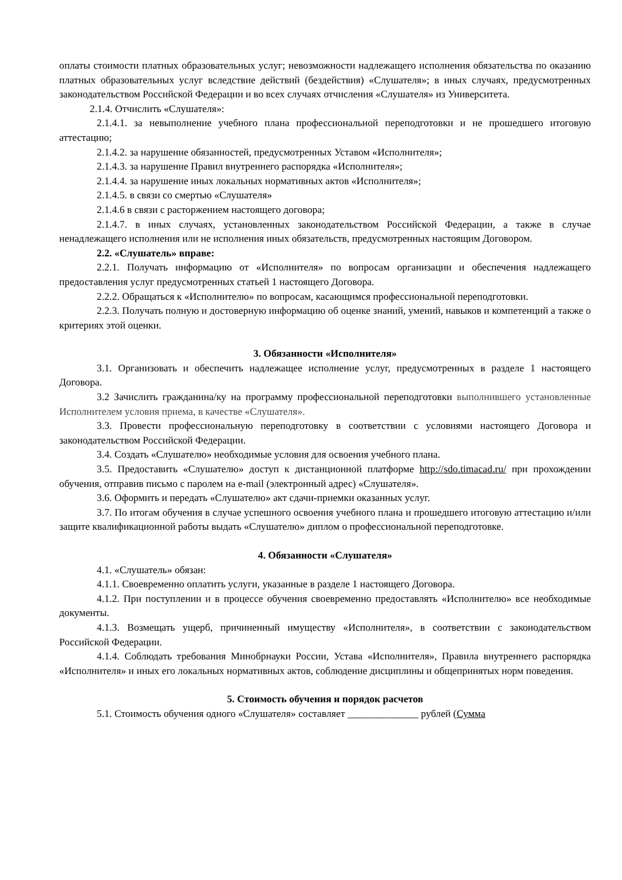оплаты стоимости платных образовательных услуг; невозможности надлежащего исполнения обязательства по оказанию платных образовательных услуг вследствие действий (бездействия) «Слушателя»; в иных случаях, предусмотренных законодательством Российской Федерации и во всех случаях отчисления «Слушателя» из Университета.
2.1.4. Отчислить «Слушателя»:
2.1.4.1. за невыполнение учебного плана профессиональной переподготовки и не прошедшего итоговую аттестацию;
2.1.4.2. за нарушение обязанностей, предусмотренных Уставом «Исполнителя»;
2.1.4.3. за нарушение Правил внутреннего распорядка «Исполнителя»;
2.1.4.4. за нарушение иных локальных нормативных актов «Исполнителя»;
2.1.4.5. в связи со смертью «Слушателя»
2.1.4.6 в связи с расторжением настоящего договора;
2.1.4.7. в иных случаях, установленных законодательством Российской Федерации, а также в случае ненадлежащего исполнения или не исполнения иных обязательств, предусмотренных настоящим Договором.
2.2. «Слушатель» вправе:
2.2.1. Получать информацию от «Исполнителя» по вопросам организации и обеспечения надлежащего предоставления услуг предусмотренных статьей 1 настоящего Договора.
2.2.2. Обращаться к «Исполнителю» по вопросам, касающимся профессиональной переподготовки.
2.2.3. Получать полную и достоверную информацию об оценке знаний, умений, навыков и компетенций а также о критериях этой оценки.
3. Обязанности «Исполнителя»
3.1. Организовать и обеспечить надлежащее исполнение услуг, предусмотренных в разделе 1 настоящего Договора.
3.2 Зачислить гражданина/ку на программу профессиональной переподготовки выполнившего установленные Исполнителем условия приема, в качестве «Слушателя».
3.3. Провести профессиональную переподготовку в соответствии с условиями настоящего Договора и законодательством Российской Федерации.
3.4. Создать «Слушателю» необходимые условия для освоения учебного плана.
3.5. Предоставить «Слушателю» доступ к дистанционной платформе http://sdo.timacad.ru/ при прохождении обучения, отправив письмо с паролем на e-mail (электронный адрес) «Слушателя».
3.6. Оформить и передать «Слушателю» акт сдачи-приемки оказанных услуг.
3.7. По итогам обучения в случае успешного освоения учебного плана и прошедшего итоговую аттестацию и/или защите квалификационной работы выдать «Слушателю» диплом о профессиональной переподготовке.
4. Обязанности «Слушателя»
4.1. «Слушатель» обязан:
4.1.1. Своевременно оплатить услуги, указанные в разделе 1 настоящего Договора.
4.1.2. При поступлении и в процессе обучения своевременно предоставлять «Исполнителю» все необходимые документы.
4.1.3. Возмещать ущерб, причиненный имуществу «Исполнителя», в соответствии с законодательством Российской Федерации.
4.1.4. Соблюдать требования Минобрнауки России, Устава «Исполнителя», Правила внутреннего распорядка «Исполнителя» и иных его локальных нормативных актов, соблюдение дисциплины и общепринятых норм поведения.
5. Стоимость обучения и порядок расчетов
5.1. Стоимость обучения одного «Слушателя» составляет ______________ рублей (Сумма